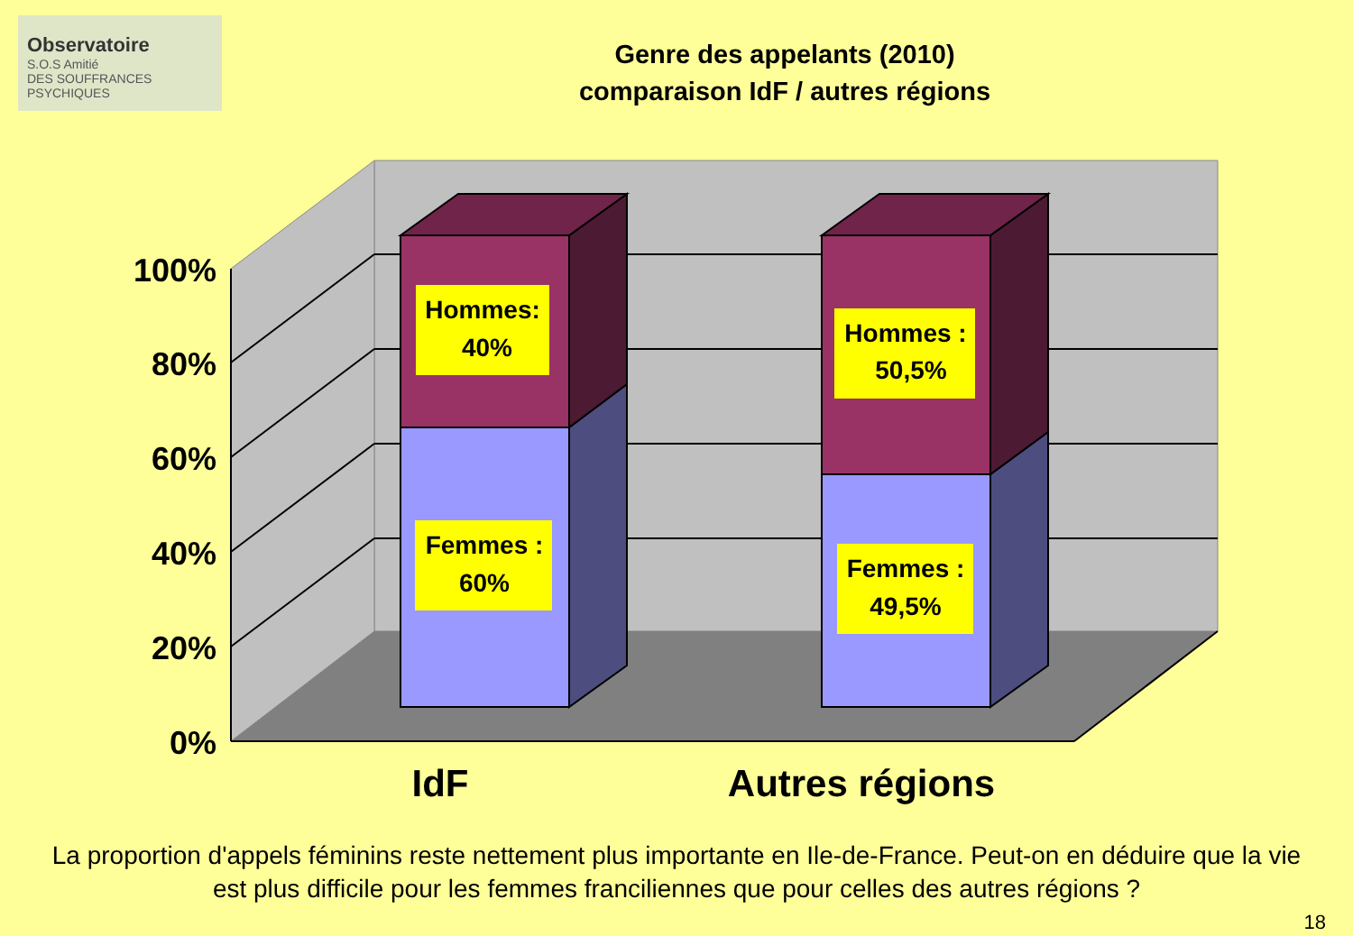Observatoire
S.O.S Amitié
DES SOUFFRANCES PSYCHIQUES
Genre des appelants (2010)
comparaison IdF / autres régions
Hommes:
40%
Hommes :
50,5%
Femmes :
60%
Femmes :
49,5%
100%
80%
60%
40%
20%
0%
IdF
Autres régions
La proportion d'appels féminins reste nettement plus importante en Ile-de-France. Peut-on en déduire que la vie est plus difficile pour les femmes franciliennes que pour celles des autres régions ?
18